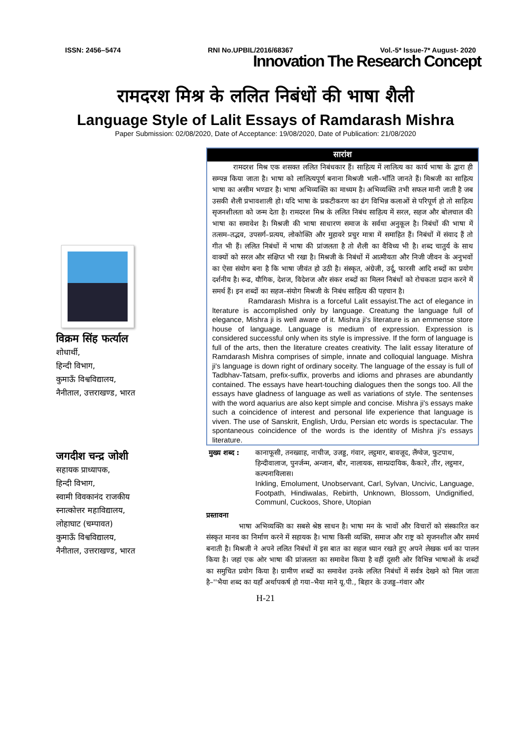ISSN: 2456–5474 RNI No.UPBIL/2016/68367 Vol.-5* Issue-7* August- 2020
Innovation The Research Concept
रामदरश मिश्र के ललित निबंधों की भाषा शैली
Language Style of Lalit Essays of Ramdarash Mishra
Paper Submission: 02/08/2020, Date of Acceptance: 19/08/2020, Date of Publication: 21/08/2020
विक्रम सिंह फर्त्याल
शोधार्थी,
हिन्दी विभाग,
कुमाऊँ विश्वविद्यालय,
नैनीताल, उत्तराखण्ड, भारत
जगदीश चन्द्र जोशी
सहायक प्राध्यापक,
हिन्दी विभाग,
स्वामी विवकानंद राजकीय
स्नात्कोत्तर महाविद्यालय,
लोहाघाट (चम्पावत)
कुमाऊँ विश्वविद्यालय,
नैनीताल, उत्तराखण्ड, भारत
सारांश
रामदरश मिश्र एक शसक्त ललित निबंधकार हैं। साहित्य में लालित्य का कार्य भाषा के द्वारा ही सम्पन्न किया जाता है। भाषा को लालित्यपूर्ण बनाना मिश्रजी भली–भाँति जानते हैं। मिश्रजी का साहित्य भाषा का असीम भण्डार है। भाषा अभिव्यक्ति का माध्यम है। अभिव्यक्ति तभी सफल मानी जाती है जब उसकी शैली प्रभावशाली हो। यदि भाषा के प्रकटीकरण का ढंग विभिन्न कलाओं से परिपूर्ण हो तो साहित्य सृजनशीलता को जन्म देता है। रामदरश मिश्र के ललित निबंध साहित्य में सरल, सहज और बोलचाल की भाषा का समावेश है। मिश्रजी की भाषा साधारण समाज के सर्वथा अनुकूल है। निबंधों की भाषा में तत्सम–तद्भव, उपसर्ग–प्रत्यय, लोकोक्ति और मुहावरे प्रचुर मात्रा में समाहित हैं। निबंधों में संवाद हैं तो गीत भी हैं। ललित निबंधों में भाषा की प्रांजलता है तो शैली का वैविध्य भी है। शब्द चातुर्य के साथ वाक्यों को सरल और संक्षिप्त भी रखा है। मिश्रजी के निबंधों में आत्मीयता और निजी जीवन के अनुभवों का ऐसा संयोग बना है कि भाषा जीवंत हो उठी है। संस्कृत, अंग्रेजी, उर्दू, फारसी आदि शब्दों का प्रयोग दर्शनीय है। रूढ, यौगिक, देशज, विदेशज और संकर शब्दों का मिलन निबंधों को रोचकता प्रदान करने में समर्थ हैं। इन शब्दों का सहज–संयोग मिश्रजी के निबंध साहित्य की पहचान है।
Ramdarash Mishra is a forceful Lalit essayist.The act of elegance in lterature is accomplished only by language. Creatung the language full of elegance, Mishra ji is well aware of it. Mishra ji's literature is an emmense store house of language. Language is medium of expression. Expression is considered successful only when its style is impressive. If the form of language is full of the arts, then the literature creates creativity. The lalit essay literature of Ramdarash Mishra comprises of simple, innate and colloquial language. Mishra ji's language is down right of ordinary soceity. The language of the essay is full of Tadbhav-Tatsam, prefix-suffix, proverbs and idioms and phrases are abundantly contained. The essays have heart-touching dialogues then the songs too. All the essays have gladness of language as well as variations of style. The sentenses with the word aquarius are also kept simple and concise. Mishra ji's essays make such a coincidence of interest and personal life experience that language is viven. The use of Sanskrit, English, Urdu, Persian etc words is spectacular. The spontaneous coincidence of the words is the identity of Mishra ji's essays literature.
मुख्य शब्द :
कानाफूसी, तनख्वाह, नाचीज, उजड्ड, गंवार, लट्ठमार, बावजूद, लैंग्वेज, फुटपाथ, हिन्दीवालाज, पुनर्जन्म, अन्जान, बौर, नालायक, साम्प्रदायिक, कैकारे, तीर, लट्ठमार, कल्पनाविलास।
Inkling, Emolument, Unobservant, Carl, Sylvan, Uncivic, Language, Footpath, Hindiwalas, Rebirth, Unknown, Blossom, Undignified, Communl, Cuckoos, Shore, Utopian
प्रस्तावना
भाषा अभिव्यक्ति का सबसे श्रेष्ठ साधन है। भाषा मन के भावों और विचारों को संस्कारित कर संस्कृत मानव का निर्माण करने में सहायक है। भाषा किसी व्यक्ति, समाज और राष्ट्र को सृजनशील और समर्थ बनाती है। मिश्रजी ने अपने ललित निबंधों में इस बात का सहज ध्यान रखते हुए अपने लेखक धर्म का पालन किया है। जहां एक ओर भाषा की प्रांजलता का समावेश किया है वहीं दूसरी ओर विभिन्न भाषाओं के शब्दों का समुचित प्रयोग किया है। ग्रामीण शब्दों का समावेश उनके ललित निबंधों में सर्वत्र देखने को मिल जाता है–''भैया शब्द का यहाँ अर्थापकर्ष हो गया–भैया माने यू.पी., बिहार के उजड्ड–गंवार और
H-21